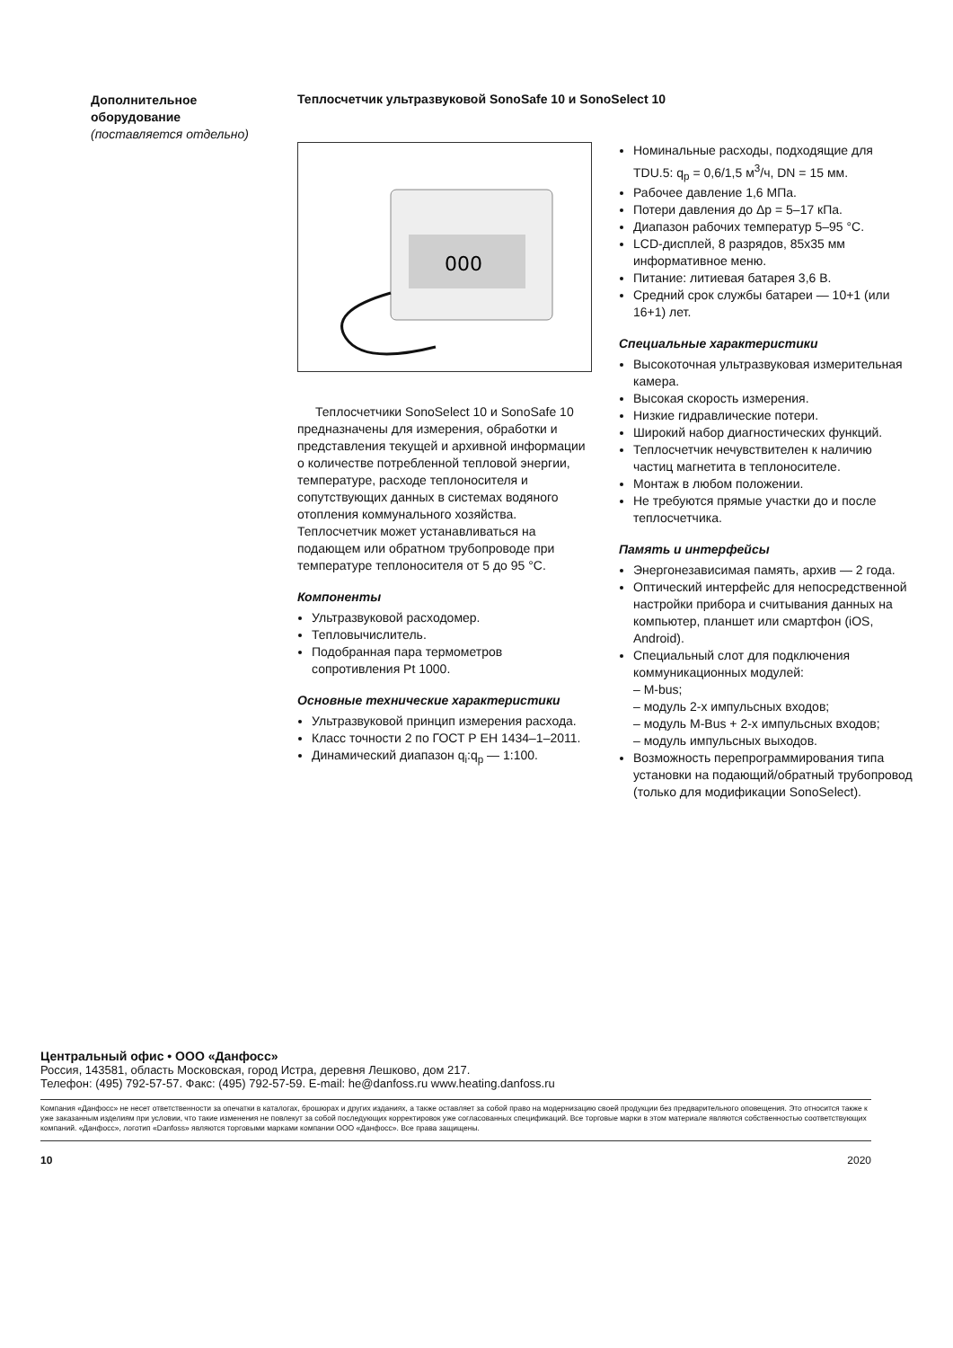Дополнительное
оборудование
(поставляется отдельно)
Теплосчетчик ультразвуковой SonoSafe 10 и SonoSelect 10
000
Теплосчетчики SonoSelect 10 и SonoSafe 10 предназначены для измерения, обработки и представления текущей и архивной информации о количестве потребленной тепловой энергии, температуре, расходе теплоносителя и сопутствующих данных в системах водяного отопления коммунального хозяйства. Теплосчетчик может устанавливаться на подающем или обратном трубопроводе при температуре теплоносителя от 5 до 95 °C.
Компоненты
Ультразвуковой расходомер.
Тепловычислитель.
Подобранная пара термометров сопротивления Pt 1000.
Основные технические характеристики
Ультразвуковой принцип измерения расхода.
Класс точности 2 по ГОСТ Р ЕН 1434–1–2011.
Динамический диапазон q<sub>i</sub>:q<sub>p</sub> — 1:100.
Номинальные расходы, подходящие для TDU.5: q<sub>p</sub> = 0,6/1,5 м<sup>3</sup>/ч, DN = 15 мм.
Рабочее давление 1,6 МПа.
Потери давления до Δр = 5–17 кПа.
Диапазон рабочих температур 5–95 °C.
LCD-дисплей, 8 разрядов, 85x35 мм информативное меню.
Питание: литиевая батарея 3,6 В.
Средний срок службы батареи — 10+1 (или 16+1) лет.
Специальные характеристики
Высокоточная ультразвуковая измерительная камера.
Высокая скорость измерения.
Низкие гидравлические потери.
Широкий набор диагностических функций.
Теплосчетчик нечувствителен к наличию частиц магнетита в теплоносителе.
Монтаж в любом положении.
Не требуются прямые участки до и после теплосчетчика.
Память и интерфейсы
Энергонезависимая память, архив — 2 года.
Оптический интерфейс для непосредственной настройки прибора и считывания данных на компьютер, планшет или смартфон (iOS, Android).
Специальный слот для подключения коммуникационных модулей:
– M-bus;
– модуль 2-х импульсных входов;
– модуль M-Bus + 2-х импульсных входов;
– модуль импульсных выходов.
Возможность перепрограммирования типа установки на подающий/обратный трубопровод (только для модификации SonoSelect).
Центральный офис • ООО «Данфосс»
Россия, 143581, область Московская, город Истра, деревня Лешково, дом 217.
Телефон: (495) 792-57-57. Факс: (495) 792-57-59. E-mail: he@danfoss.ru www.heating.danfoss.ru
Компания «Данфосс» не несет ответственности за опечатки в каталогах, брошюрах и других изданиях, а также оставляет за собой право на модернизацию своей продукции без предварительного оповещения. Это относится также к уже заказанным изделиям при условии, что такие изменения не повлекут за собой последующих корректировок уже согласованных спецификаций. Все торговые марки в этом материале являются собственностью соответствующих компаний. «Данфосс», логотип «Danfoss» являются торговыми марками компании ООО «Данфосс». Все права защищены.
10 2020